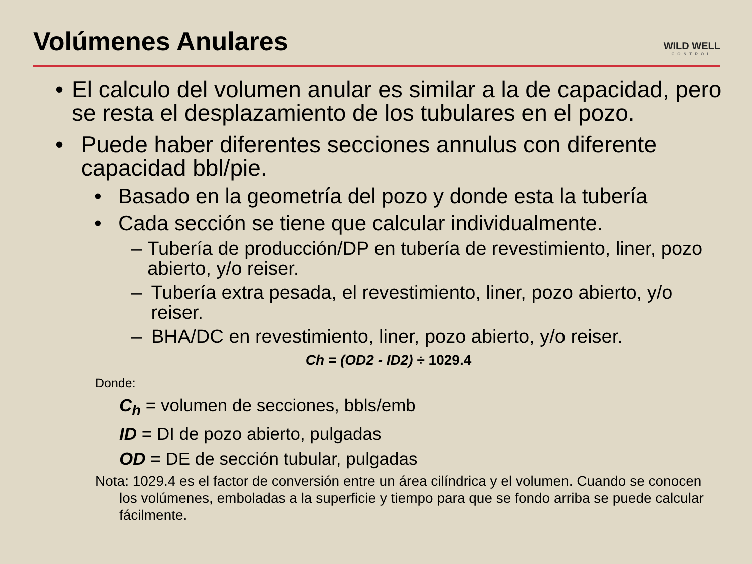Volúmenes Anulares
WILD WELL
CONTROL
• El calculo del volumen anular es similar a la de capacidad, pero se resta el desplazamiento de los tubulares en el pozo.
• Puede haber diferentes secciones annulus con diferente capacidad bbl/pie.
• Basado en la geometría del pozo y donde esta la tubería
• Cada sección se tiene que calcular individualmente.
– Tubería de producción/DP en tubería de revestimiento, liner, pozo abierto, y/o reiser.
– Tubería extra pesada, el revestimiento, liner, pozo abierto, y/o reiser.
– BHA/DC en revestimiento, liner, pozo abierto, y/o reiser.
Ch = (OD2 - ID2) ÷ 1029.4
Donde:
C<sub>h</sub> = volumen de secciones, bbls/emb
ID = DI de pozo abierto, pulgadas
OD = DE de sección tubular, pulgadas
Nota: 1029.4 es el factor de conversión entre un área cilíndrica y el volumen. Cuando se conocen los volúmenes, emboladas a la superficie y tiempo para que se fondo arriba se puede calcular fácilmente.